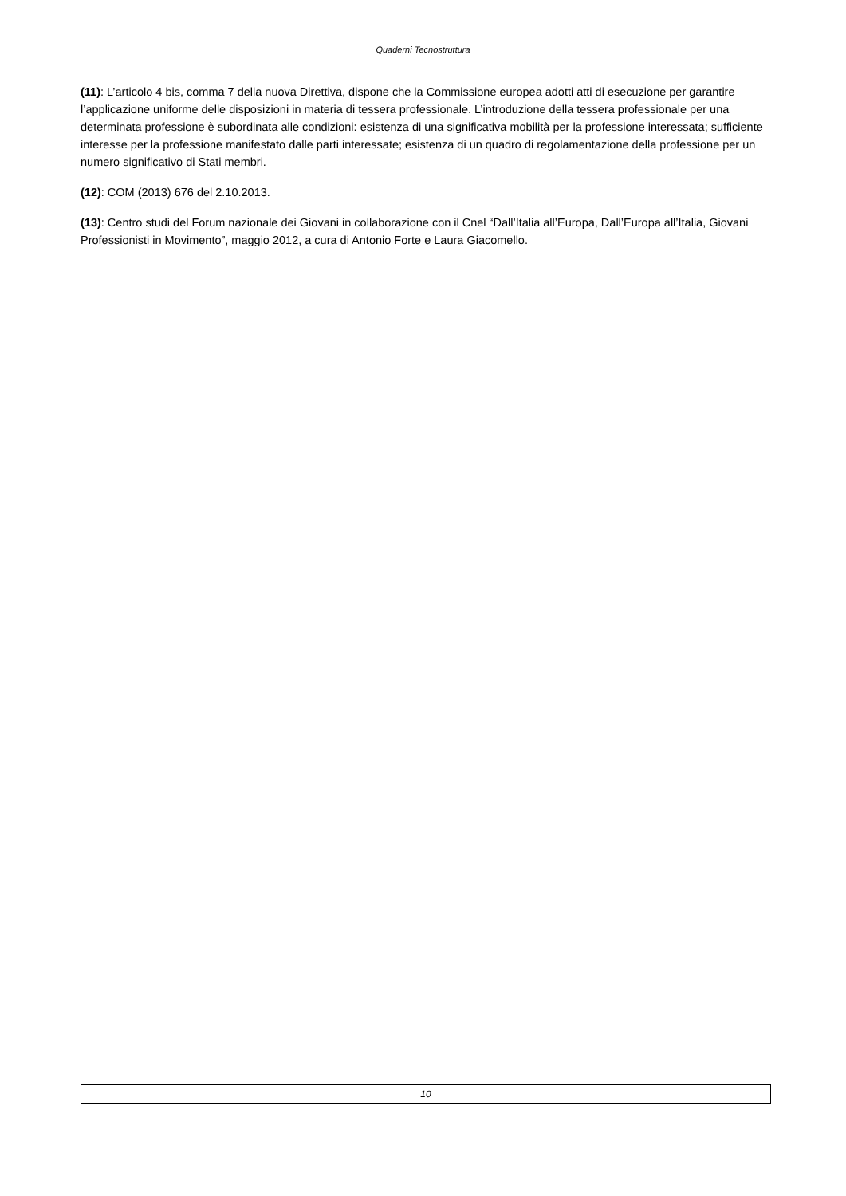Quaderni Tecnostruttura
(11): L’articolo 4 bis, comma 7 della nuova Direttiva, dispone che la Commissione europea adotti atti di esecuzione per garantire l’applicazione uniforme delle disposizioni in materia di tessera professionale. L’introduzione della tessera professionale per una determinata professione è subordinata alle condizioni: esistenza di una significativa mobilità per la professione interessata; sufficiente interesse per la professione manifestato dalle parti interessate; esistenza di un quadro di regolamentazione della professione per un numero significativo di Stati membri.
(12): COM (2013) 676 del 2.10.2013.
(13): Centro studi del Forum nazionale dei Giovani in collaborazione con il Cnel “Dall’Italia all’Europa, Dall’Europa all’Italia, Giovani Professionisti in Movimento”, maggio 2012, a cura di Antonio Forte e Laura Giacomello.
10